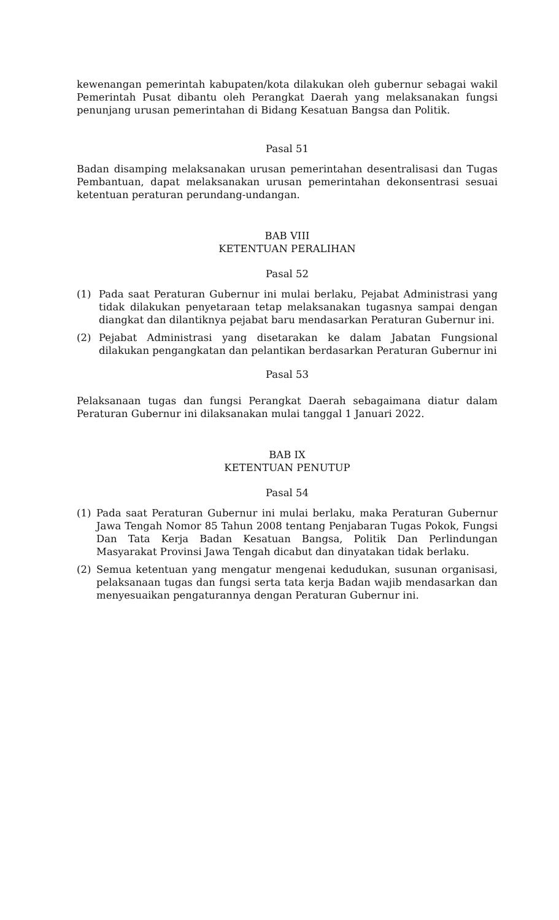kewenangan pemerintah kabupaten/kota dilakukan oleh gubernur sebagai wakil Pemerintah Pusat dibantu oleh Perangkat Daerah yang melaksanakan fungsi penunjang urusan pemerintahan di Bidang Kesatuan Bangsa dan Politik.
Pasal 51
Badan disamping melaksanakan urusan pemerintahan desentralisasi dan Tugas Pembantuan, dapat melaksanakan urusan pemerintahan dekonsentrasi sesuai ketentuan peraturan perundang-undangan.
BAB VIII
KETENTUAN PERALIHAN
Pasal 52
(1) Pada saat Peraturan Gubernur ini mulai berlaku, Pejabat Administrasi yang tidak dilakukan penyetaraan tetap melaksanakan tugasnya sampai dengan diangkat dan dilantiknya pejabat baru mendasarkan Peraturan Gubernur ini.
(2) Pejabat Administrasi yang disetarakan ke dalam Jabatan Fungsional dilakukan pengangkatan dan pelantikan berdasarkan Peraturan Gubernur ini
Pasal 53
Pelaksanaan tugas dan fungsi Perangkat Daerah sebagaimana diatur dalam Peraturan Gubernur ini dilaksanakan mulai tanggal 1 Januari 2022.
BAB IX
KETENTUAN PENUTUP
Pasal 54
(1) Pada saat Peraturan Gubernur ini mulai berlaku, maka Peraturan Gubernur Jawa Tengah Nomor 85 Tahun 2008 tentang Penjabaran Tugas Pokok, Fungsi Dan Tata Kerja Badan Kesatuan Bangsa, Politik Dan Perlindungan Masyarakat Provinsi Jawa Tengah dicabut dan dinyatakan tidak berlaku.
(2) Semua ketentuan yang mengatur mengenai kedudukan, susunan organisasi, pelaksanaan tugas dan fungsi serta tata kerja Badan wajib mendasarkan dan menyesuaikan pengaturannya dengan Peraturan Gubernur ini.